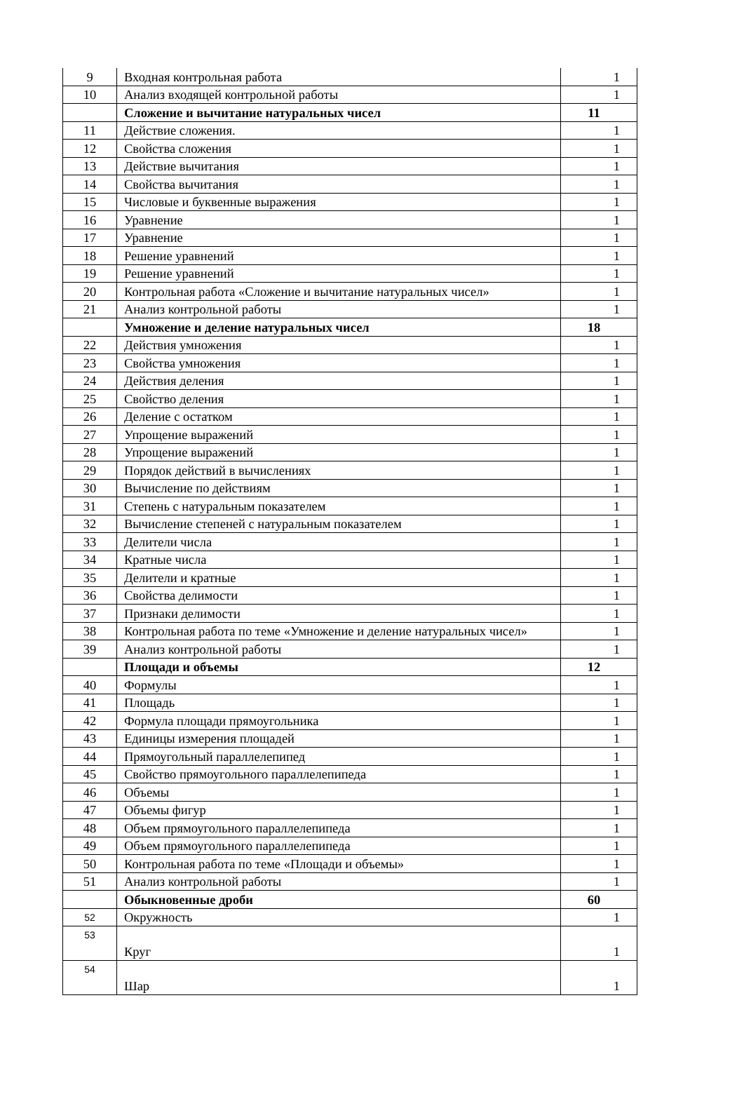| 9 | Входная контрольная работа | 1 |
| 10 | Анализ входящей контрольной работы | 1 |
| | Сложение и вычитание натуральных чисел | 11 |
| 11 | Действие сложения. | 1 |
| 12 | Свойства сложения | 1 |
| 13 | Действие вычитания | 1 |
| 14 | Свойства вычитания | 1 |
| 15 | Числовые и буквенные выражения | 1 |
| 16 | Уравнение | 1 |
| 17 | Уравнение | 1 |
| 18 | Решение уравнений | 1 |
| 19 | Решение уравнений | 1 |
| 20 | Контрольная работа «Сложение и вычитание натуральных чисел» | 1 |
| 21 | Анализ контрольной работы | 1 |
| | Умножение и деление натуральных чисел | 18 |
| 22 | Действия умножения | 1 |
| 23 | Свойства умножения | 1 |
| 24 | Действия деления | 1 |
| 25 | Свойство деления | 1 |
| 26 | Деление с остатком | 1 |
| 27 | Упрощение выражений | 1 |
| 28 | Упрощение выражений | 1 |
| 29 | Порядок действий в вычислениях | 1 |
| 30 | Вычисление по действиям | 1 |
| 31 | Степень с натуральным показателем | 1 |
| 32 | Вычисление степеней с натуральным показателем | 1 |
| 33 | Делители числа | 1 |
| 34 | Кратные числа | 1 |
| 35 | Делители и кратные | 1 |
| 36 | Свойства делимости | 1 |
| 37 | Признаки делимости | 1 |
| 38 | Контрольная работа по теме «Умножение и деление натуральных чисел» | 1 |
| 39 | Анализ контрольной работы | 1 |
| | Площади и объемы | 12 |
| 40 | Формулы | 1 |
| 41 | Площадь | 1 |
| 42 | Формула площади прямоугольника | 1 |
| 43 | Единицы измерения площадей | 1 |
| 44 | Прямоугольный параллелепипед | 1 |
| 45 | Свойство прямоугольного параллелепипеда | 1 |
| 46 | Объемы | 1 |
| 47 | Объемы фигур | 1 |
| 48 | Объем прямоугольного параллелепипеда | 1 |
| 49 | Объем прямоугольного параллелепипеда | 1 |
| 50 | Контрольная работа по теме «Площади и объемы» | 1 |
| 51 | Анализ контрольной работы | 1 |
| | Обыкновенные дроби | 60 |
| 52 | Окружность | 1 |
| 53 | Круг | 1 |
| 54 | Шар | 1 |